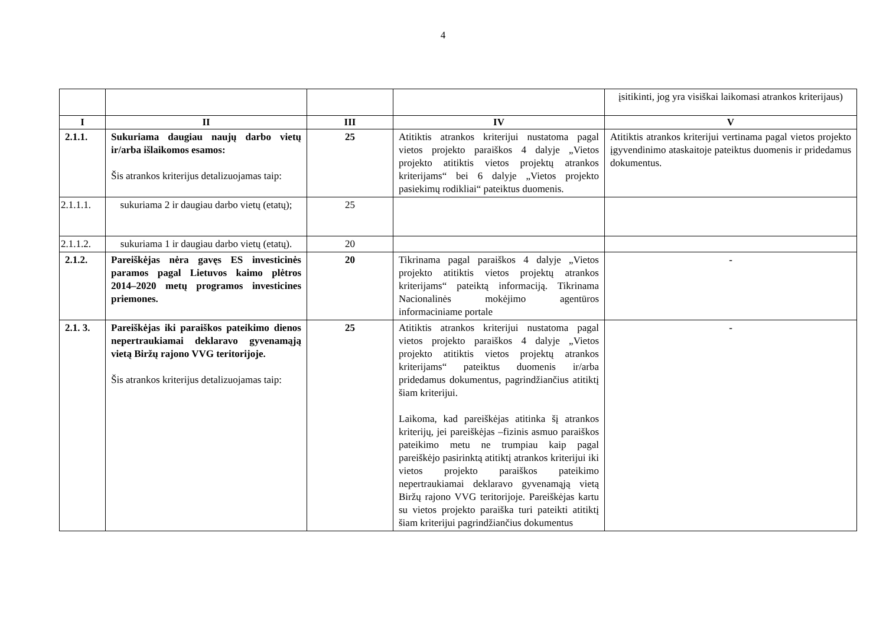4
| | | | | įsitikinti, jog yra visiškai laikomasi atrankos kriterijaus) |
| I | II | III | IV | V |
| 2.1.1. | Sukuriama daugiau naujų darbo vietų ir/arba išlaikomos esamos: Šis atrankos kriterijus detalizuojamas taip: | 25 | Atitiktis atrankos kriterijui nustatoma pagal vietos projekto paraiškos 4 dalyje „Vietos projekto atitiktis vietos projektų atrankos kriterijams“ bei 6 dalyje „Vietos projekto pasiekimų rodikliai“ pateiktus duomenis. | Atitiktis atrankos kriterijui vertinama pagal vietos projekto įgyvendinimo ataskaitoje pateiktus duomenis ir pridedamus dokumentus. |
| 2.1.1.1. | sukuriama 2 ir daugiau darbo vietų (etatų); | 25 | | |
| 2.1.1.2. | sukuriama 1 ir daugiau darbo vietų (etatų). | 20 | | |
| 2.1.2. | Pareiškėjas nėra gavęs ES investicinės paramos pagal Lietuvos kaimo plėtros 2014–2020 metų programos investicines priemones. | 20 | Tikrinama pagal paraiškos 4 dalyje „Vietos projekto atitiktis vietos projektų atrankos kriterijams“ pateiktą informaciją. Tikrinama Nacionalinės mokėjimo agentūros informaciniame portale | - |
| 2.1. 3. | Pareiškėjas iki paraiškos pateikimo dienos nepertraukiamai deklaravo gyvenamąją vietą Biržų rajono VVG teritorijoje. Šis atrankos kriterijus detalizuojamas taip: | 25 | Atitiktis atrankos kriterijui nustatoma pagal vietos projekto paraiškos 4 dalyje „Vietos projekto atitiktis vietos projektų atrankos kriterijams“ pateiktus duomenis ir/arba pridedamus dokumentus, pagrindžiančius atitiktį šiam kriterijui. Laikoma, kad pareiškėjas atitinka šį atrankos kriterijų, jei pareiškėjas –fizinis asmuo paraiškos pateikimo metu ne trumpiau kaip pagal pareiškėjo pasirinktą atitiktį atrankos kriterijui iki vietos projekto paraiškos pateikimo nepertraukiamai deklaravo gyvenamąją vietą Biržų rajono VVG teritorijoje. Pareiškėjas kartu su vietos projekto paraiška turi pateikti atitiktį šiam kriterijui pagrindžiančius dokumentus | - |